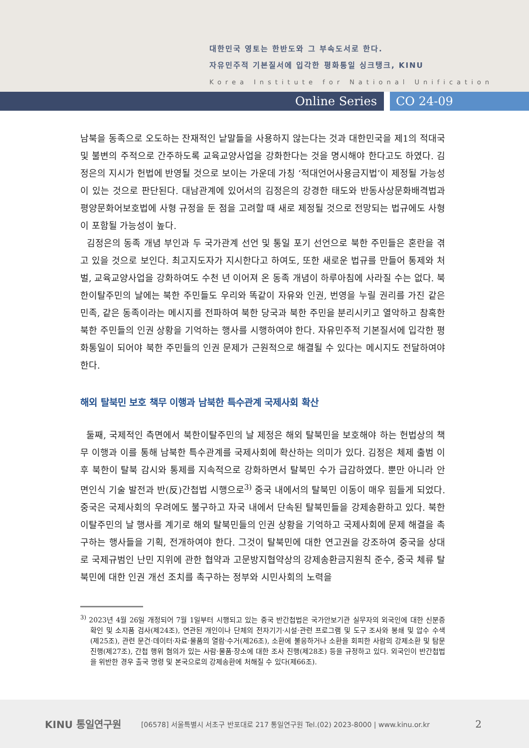대한민국 영토는 한반도와 그 부속도서로 한다.
자유민주적 기본질서에 입각한 평화통일 싱크탱크, KINU
Korea Institute for National Unification
Online Series CO 24-09
남북을 동족으로 오도하는 잔재적인 낱말들을 사용하지 않는다는 것과 대한민국을 제1의 적대국 및 불변의 주적으로 간주하도록 교육교양사업을 강화한다는 것을 명시해야 한다고도 하였다. 김정은의 지시가 헌법에 반영될 것으로 보이는 가운데 가칭 ‘적대언어사용금지법’이 제정될 가능성이 있는 것으로 판단된다. 대남관계에 있어서의 김정은의 강경한 태도와 반동사상문화배격법과 평양문화어보호법에 사형 규정을 둔 점을 고려할 때 새로 제정될 것으로 전망되는 법규에도 사형이 포함될 가능성이 높다.
김정은의 동족 개념 부인과 두 국가관계 선언 및 통일 포기 선언으로 북한 주민들은 혼란을 겪고 있을 것으로 보인다. 최고지도자가 지시한다고 하여도, 또한 새로운 법규를 만들어 통제와 처벌, 교육교양사업을 강화하여도 수천 년 이어져 온 동족 개념이 하루아침에 사라질 수는 없다. 북한이탈주민의 날에는 북한 주민들도 우리와 똑같이 자유와 인권, 번영을 누릴 권리를 가진 같은 민족, 같은 동족이라는 메시지를 전파하여 북한 당국과 북한 주민을 분리시키고 열악하고 참혹한 북한 주민들의 인권 상황을 기억하는 행사를 시행하여야 한다. 자유민주적 기본질서에 입각한 평화통일이 되어야 북한 주민들의 인권 문제가 근원적으로 해결될 수 있다는 메시지도 전달하여야 한다.
해외 탈북민 보호 책무 이행과 남북한 특수관계 국제사회 확산
둘째, 국제적인 측면에서 북한이탈주민의 날 제정은 해외 탈북민을 보호해야 하는 헌법상의 책무 이행과 이를 통해 남북한 특수관계를 국제사회에 확산하는 의미가 있다. 김정은 체제 출범 이후 북한이 탈북 감시와 통제를 지속적으로 강화하면서 탈북민 수가 급감하였다. 뿐만 아니라 안면인식 기술 발전과 반(反)간첩법 시행으로<sup>3)</sup> 중국 내에서의 탈북민 이동이 매우 힘들게 되었다. 중국은 국제사회의 우려에도 불구하고 자국 내에서 단속된 탈북민들을 강제송환하고 있다. 북한이탈주민의 날 행사를 계기로 해외 탈북민들의 인권 상황을 기억하고 국제사회에 문제 해결을 촉구하는 행사들을 기획, 전개하여야 한다. 그것이 탈북민에 대한 연고권을 강조하여 중국을 상대로 국제규범인 난민 지위에 관한 협약과 고문방지협약상의 강제송환금지원칙 준수, 중국 체류 탈북민에 대한 인권 개선 조치를 촉구하는 정부와 시민사회의 노력을
<sup>3)</sup> 2023년 4월 26일 개정되어 7월 1일부터 시행되고 있는 중국 반간첩법은 국가안보기관 실무자의 외국인에 대한 신분증 확인 및 소지품 검사(제24조), 연관된 개인이나 단체의 전자기기·시설·관련 프로그램 및 도구 조사와 봉쇄 및 압수 수색(제25조), 관련 문건·데이터·자료·물품의 열람·수거(제26조), 소환에 불응하거나 소환을 회피한 사람의 강제소환 및 탐문 진행(제27조), 간첩 행위 혐의가 있는 사람·물품·장소에 대한 조사 진행(제28조) 등을 규정하고 있다. 외국인이 반간첩법을 위반한 경우 출국 명령 및 본국으로의 강제송환에 처해질 수 있다(제66조).
KINU 통일연구원 [06578] 서울특별시 서초구 반포대로 217 통일연구원 Tel.(02) 2023-8000 | www.kinu.or.kr 2